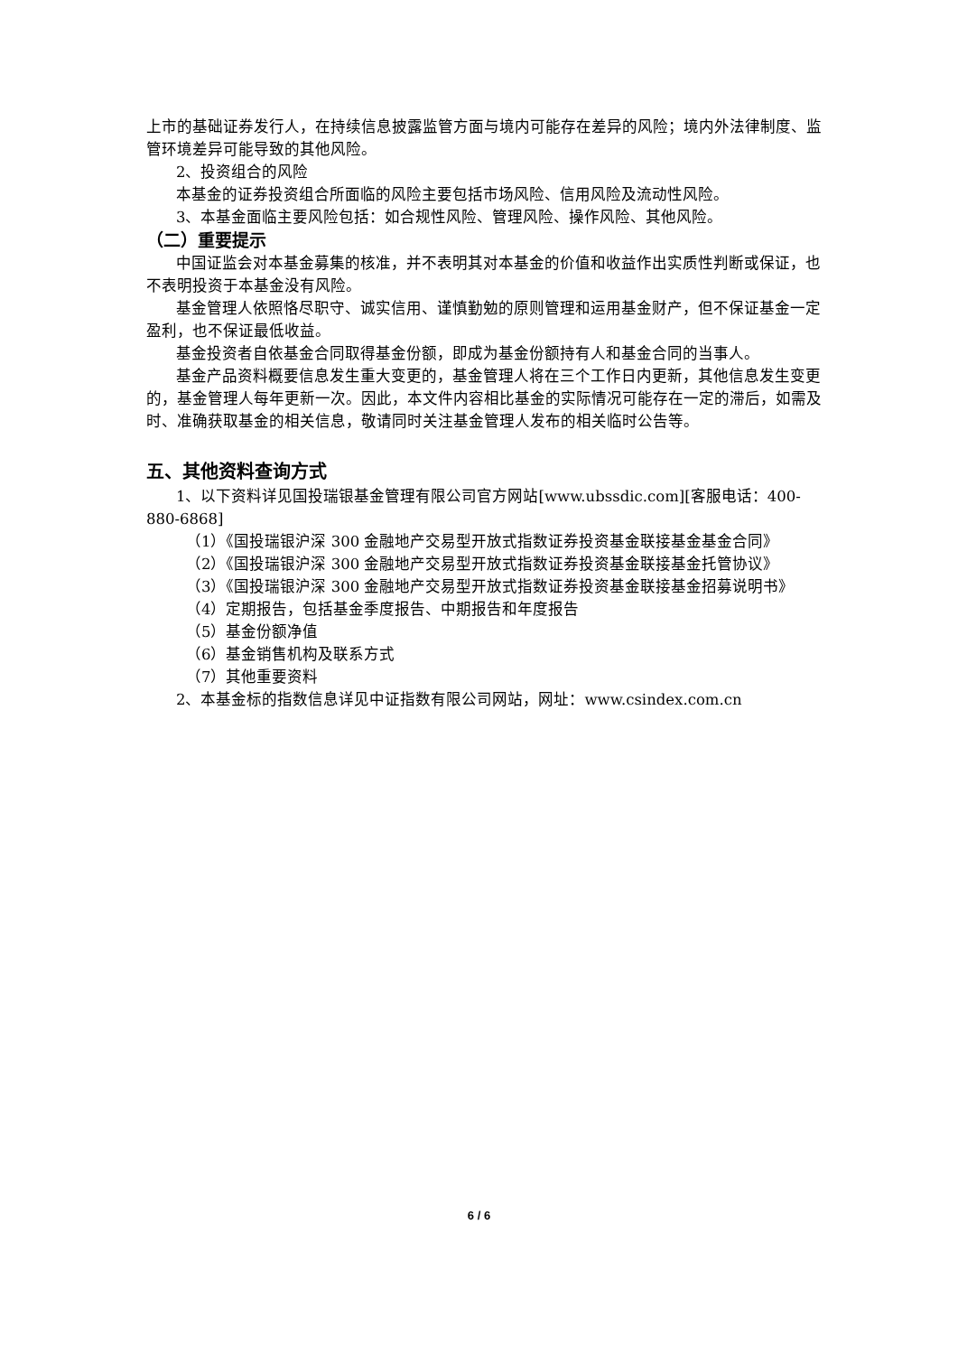上市的基础证券发行人，在持续信息披露监管方面与境内可能存在差异的风险；境内外法律制度、监管环境差异可能导致的其他风险。
2、投资组合的风险
本基金的证券投资组合所面临的风险主要包括市场风险、信用风险及流动性风险。
3、本基金面临主要风险包括：如合规性风险、管理风险、操作风险、其他风险。
（二）重要提示
中国证监会对本基金募集的核准，并不表明其对本基金的价值和收益作出实质性判断或保证，也不表明投资于本基金没有风险。
基金管理人依照恪尽职守、诚实信用、谨慎勤勉的原则管理和运用基金财产，但不保证基金一定盈利，也不保证最低收益。
基金投资者自依基金合同取得基金份额，即成为基金份额持有人和基金合同的当事人。
基金产品资料概要信息发生重大变更的，基金管理人将在三个工作日内更新，其他信息发生变更的，基金管理人每年更新一次。因此，本文件内容相比基金的实际情况可能存在一定的滞后，如需及时、准确获取基金的相关信息，敬请同时关注基金管理人发布的相关临时公告等。
五、其他资料查询方式
1、以下资料详见国投瑞银基金管理有限公司官方网站[www.ubssdic.com][客服电话：400-880-6868]
（1）《国投瑞银沪深 300 金融地产交易型开放式指数证券投资基金联接基金基金合同》
（2）《国投瑞银沪深 300 金融地产交易型开放式指数证券投资基金联接基金托管协议》
（3）《国投瑞银沪深 300 金融地产交易型开放式指数证券投资基金联接基金招募说明书》
（4）定期报告，包括基金季度报告、中期报告和年度报告
（5）基金份额净值
（6）基金销售机构及联系方式
（7）其他重要资料
2、本基金标的指数信息详见中证指数有限公司网站，网址：www.csindex.com.cn
6 / 6